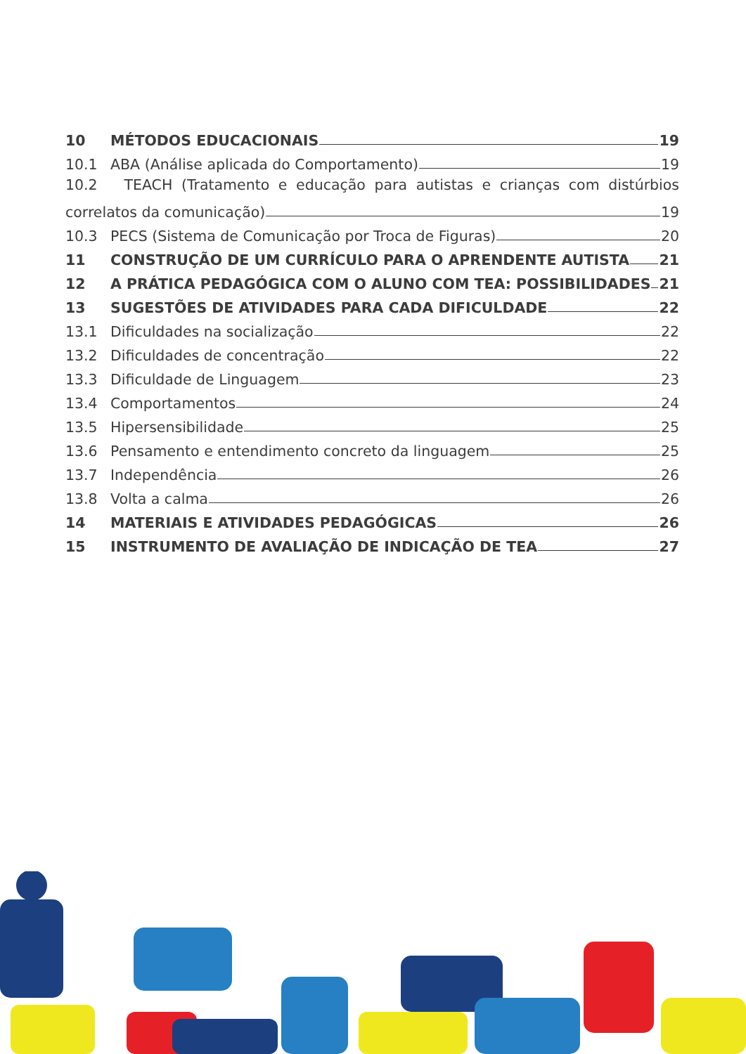10 MÉTODOS EDUCACIONAIS 19
10.1 ABA (Análise aplicada do Comportamento) 19
10.2 TEACH (Tratamento e educação para autistas e crianças com distúrbios
correlatos da comunicação) 19
10.3 PECS (Sistema de Comunicação por Troca de Figuras) 20
11 CONSTRUÇÃO DE UM CURRÍCULO PARA O APRENDENTE AUTISTA 21
12 A PRÁTICA PEDAGÓGICA COM O ALUNO COM TEA: POSSIBILIDADES 21
13 SUGESTÕES DE ATIVIDADES PARA CADA DIFICULDADE 22
13.1 Dificuldades na socialização 22
13.2 Dificuldades de concentração 22
13.3 Dificuldade de Linguagem 23
13.4 Comportamentos 24
13.5 Hipersensibilidade 25
13.6 Pensamento e entendimento concreto da linguagem 25
13.7 Independência 26
13.8 Volta a calma 26
14 MATERIAIS E ATIVIDADES PEDAGÓGICAS 26
15 INSTRUMENTO DE AVALIAÇÃO DE INDICAÇÃO DE TEA 27